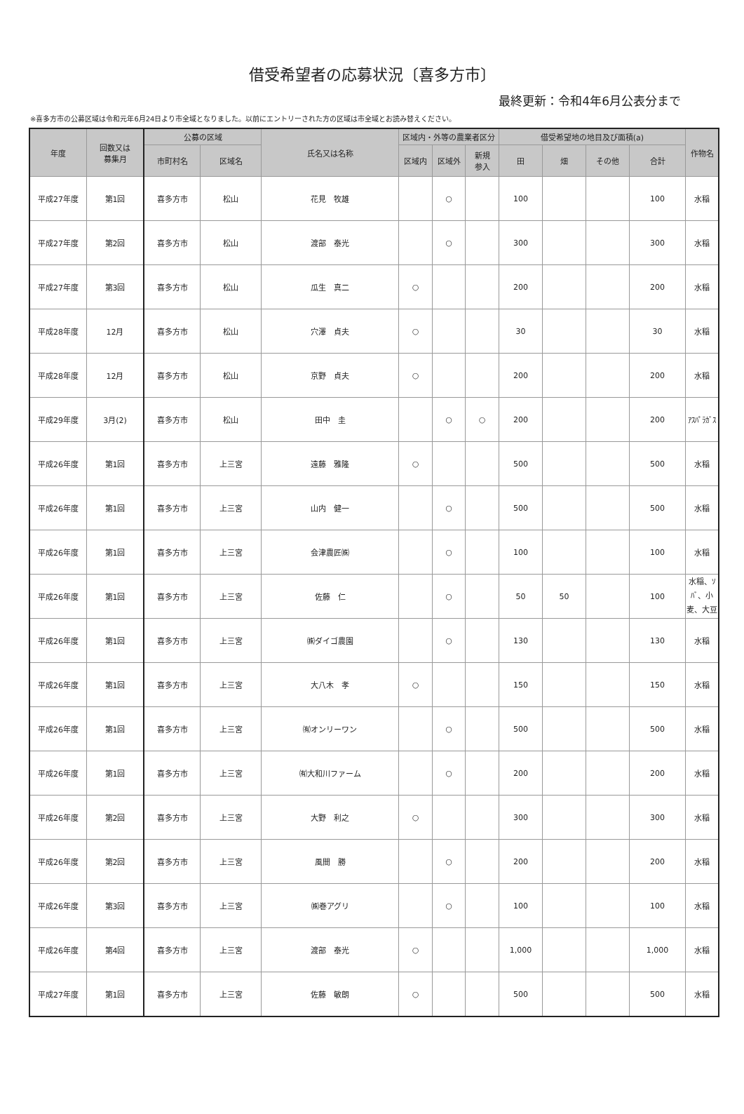借受希望者の応募状況〔喜多方市〕
最終更新：令和4年6月公表分まで
※喜多方市の公募区域は令和元年6月24日より市全域となりました。以前にエントリーされた方の区域は市全域とお読み替えください。
| 年度 | 回数又は 募集月 | 公募の区域 | | 氏名又は名称 | 区域内・外等の農業者区分 | | | 借受希望地の地目及び面積(a) | | | | 作物名 |
| --- | --- | --- | --- | --- | --- | --- | --- | --- | --- | --- | --- | --- |
| | | 市町村名 | 区域名 | | 区域内 | 区域外 | 新規 参入 | 田 | 畑 | その他 | 合計 | |
| 平成27年度 | 第1回 | 喜多方市 | 松山 | 花見 牧雄 | | ○ | | 100 | | | 100 | 水稲 |
| 平成27年度 | 第2回 | 喜多方市 | 松山 | 渡部 泰光 | | ○ | | 300 | | | 300 | 水稲 |
| 平成27年度 | 第3回 | 喜多方市 | 松山 | 瓜生 真二 | ○ | | | 200 | | | 200 | 水稲 |
| 平成28年度 | 12月 | 喜多方市 | 松山 | 穴澤 貞夫 | ○ | | | 30 | | | 30 | 水稲 |
| 平成28年度 | 12月 | 喜多方市 | 松山 | 京野 貞夫 | ○ | | | 200 | | | 200 | 水稲 |
| 平成29年度 | 3月(2) | 喜多方市 | 松山 | 田中 圭 | | ○ | ○ | 200 | | | 200 | ｱｽﾊﾟﾗｶﾞｽ |
| 平成26年度 | 第1回 | 喜多方市 | 上三宮 | 遠藤 雅隆 | ○ | | | 500 | | | 500 | 水稲 |
| 平成26年度 | 第1回 | 喜多方市 | 上三宮 | 山内 健一 | | ○ | | 500 | | | 500 | 水稲 |
| 平成26年度 | 第1回 | 喜多方市 | 上三宮 | 会津農匠㈱ | | ○ | | 100 | | | 100 | 水稲 |
| 平成26年度 | 第1回 | 喜多方市 | 上三宮 | 佐藤 仁 | | ○ | | 50 | 50 | | 100 | 水稲、ｿﾊﾞ、小麦、大豆 |
| 平成26年度 | 第1回 | 喜多方市 | 上三宮 | ㈱ダイゴ農園 | | ○ | | 130 | | | 130 | 水稲 |
| 平成26年度 | 第1回 | 喜多方市 | 上三宮 | 大八木 孝 | ○ | | | 150 | | | 150 | 水稲 |
| 平成26年度 | 第1回 | 喜多方市 | 上三宮 | ㈲オンリーワン | | ○ | | 500 | | | 500 | 水稲 |
| 平成26年度 | 第1回 | 喜多方市 | 上三宮 | ㈲大和川ファーム | | ○ | | 200 | | | 200 | 水稲 |
| 平成26年度 | 第2回 | 喜多方市 | 上三宮 | 大野 利之 | ○ | | | 300 | | | 300 | 水稲 |
| 平成26年度 | 第2回 | 喜多方市 | 上三宮 | 風間 勝 | | ○ | | 200 | | | 200 | 水稲 |
| 平成26年度 | 第3回 | 喜多方市 | 上三宮 | ㈱巻アグリ | | ○ | | 100 | | | 100 | 水稲 |
| 平成26年度 | 第4回 | 喜多方市 | 上三宮 | 渡部 泰光 | ○ | | | 1,000 | | | 1,000 | 水稲 |
| 平成27年度 | 第1回 | 喜多方市 | 上三宮 | 佐藤 敏朗 | ○ | | | 500 | | | 500 | 水稲 |